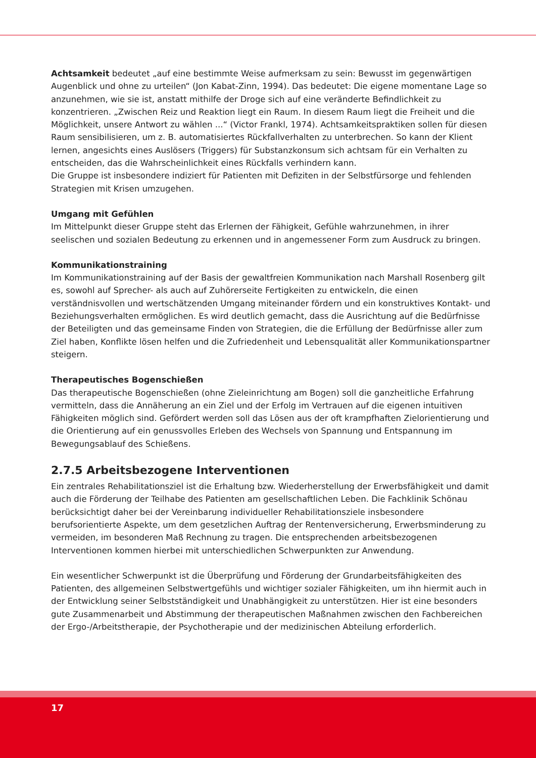Achtsamkeit bedeutet „auf eine bestimmte Weise aufmerksam zu sein: Bewusst im gegenwärtigen Augenblick und ohne zu urteilen“ (Jon Kabat-Zinn, 1994). Das bedeutet: Die eigene momentane Lage so anzunehmen, wie sie ist, anstatt mithilfe der Droge sich auf eine veränderte Befindlichkeit zu konzentrieren. „Zwischen Reiz und Reaktion liegt ein Raum. In diesem Raum liegt die Freiheit und die Möglichkeit, unsere Antwort zu wählen ...“ (Victor Frankl, 1974). Achtsamkeitspraktiken sollen für diesen Raum sensibilisieren, um z. B. automatisiertes Rückfallverhalten zu unterbrechen. So kann der Klient lernen, angesichts eines Auslösers (Triggers) für Substanzkonsum sich achtsam für ein Verhalten zu entscheiden, das die Wahrscheinlichkeit eines Rückfalls verhindern kann.
Die Gruppe ist insbesondere indiziert für Patienten mit Defiziten in der Selbstfürsorge und fehlenden Strategien mit Krisen umzugehen.
Umgang mit Gefühlen
Im Mittelpunkt dieser Gruppe steht das Erlernen der Fähigkeit, Gefühle wahrzunehmen, in ihrer seelischen und sozialen Bedeutung zu erkennen und in angemessener Form zum Ausdruck zu bringen.
Kommunikationstraining
Im Kommunikationstraining auf der Basis der gewaltfreien Kommunikation nach Marshall Rosenberg gilt es, sowohl auf Sprecher- als auch auf Zuhörerseite Fertigkeiten zu entwickeln, die einen verständnisvollen und wertschätzenden Umgang miteinander fördern und ein konstruktives Kontakt- und Beziehungsverhalten ermöglichen. Es wird deutlich gemacht, dass die Ausrichtung auf die Bedürfnisse der Beteiligten und das gemeinsame Finden von Strategien, die die Erfüllung der Bedürfnisse aller zum Ziel haben, Konflikte lösen helfen und die Zufriedenheit und Lebensqualität aller Kommunikationspartner steigern.
Therapeutisches Bogenschießen
Das therapeutische Bogenschießen (ohne Zieleinrichtung am Bogen) soll die ganzheitliche Erfahrung vermitteln, dass die Annäherung an ein Ziel und der Erfolg im Vertrauen auf die eigenen intuitiven Fähigkeiten möglich sind. Gefördert werden soll das Lösen aus der oft krampfhaften Zielorientierung und die Orientierung auf ein genussvolles Erleben des Wechsels von Spannung und Entspannung im Bewegungsablauf des Schießens.
2.7.5 Arbeitsbezogene Interventionen
Ein zentrales Rehabilitationsziel ist die Erhaltung bzw. Wiederherstellung der Erwerbsfähigkeit und damit auch die Förderung der Teilhabe des Patienten am gesellschaftlichen Leben. Die Fachklinik Schönau berücksichtigt daher bei der Vereinbarung individueller Rehabilitationsziele insbesondere berufsorientierte Aspekte, um dem gesetzlichen Auftrag der Rentenversicherung, Erwerbsminderung zu vermeiden, im besonderen Maß Rechnung zu tragen. Die entsprechenden arbeitsbezogenen Interventionen kommen hierbei mit unterschiedlichen Schwerpunkten zur Anwendung.
Ein wesentlicher Schwerpunkt ist die Überprüfung und Förderung der Grundarbeitsfähigkeiten des Patienten, des allgemeinen Selbstwertgefühls und wichtiger sozialer Fähigkeiten, um ihn hiermit auch in der Entwicklung seiner Selbstständigkeit und Unabhängigkeit zu unterstützen. Hier ist eine besonders gute Zusammenarbeit und Abstimmung der therapeutischen Maßnahmen zwischen den Fachbereichen der Ergo-/Arbeitstherapie, der Psychotherapie und der medizinischen Abteilung erforderlich.
17